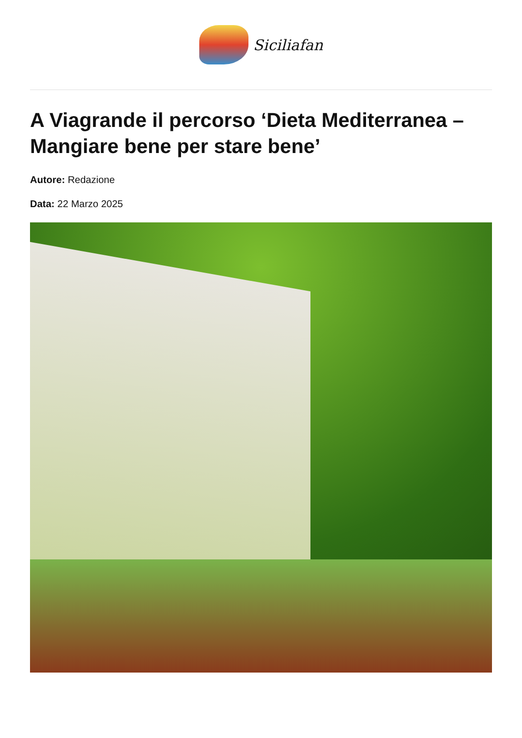Siciliafan
A Viagrande il percorso ‘Dieta Mediterranea – Mangiare bene per stare bene’
Autore: Redazione
Data: 22 Marzo 2025